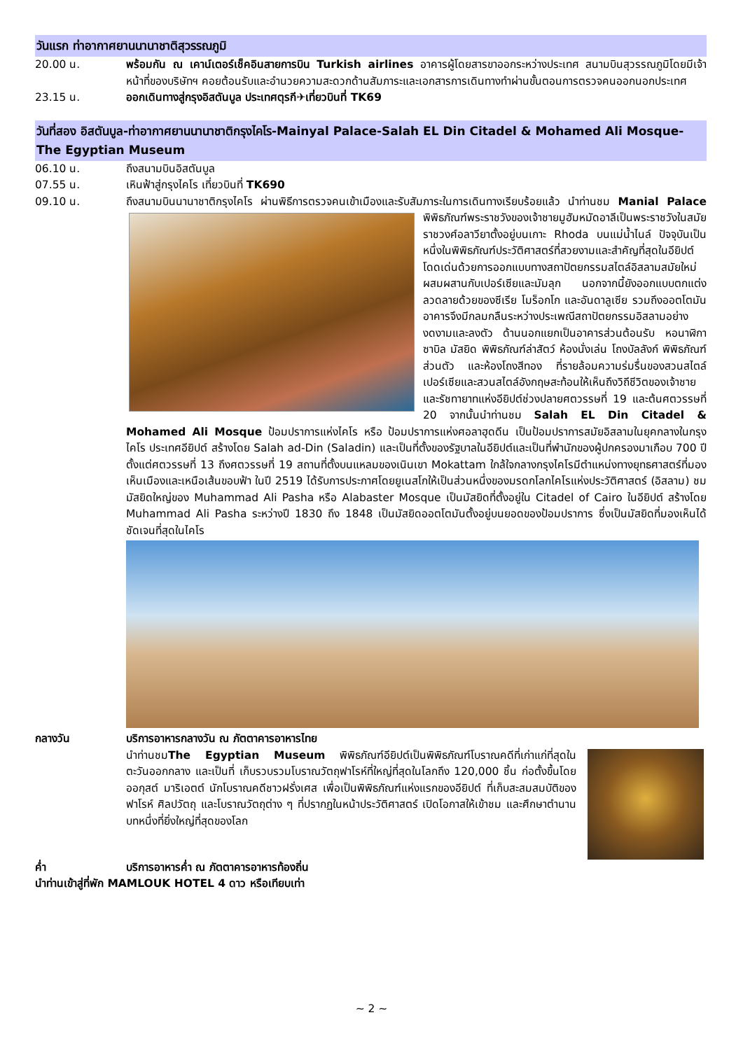วันแรก ท่าอากาศยานนานาชาติสุวรรณภูมิ
20.00 น. พร้อมกัน ณ เคาน์เตอร์เช็คอินสายการบิน Turkish airlines อาคารผู้โดยสารขาออกระหว่างประเทศ สนามบินสุวรรณภูมิโดยมีเจ้าหน้าที่ของบริษัทฯ คอยต้อนรับและอำนวยความสะดวกด้านสัมภาระและเอกสารการเดินทางทำผ่านขั้นตอนการตรวจคนออกนอกประเทศ
23.15 น. ออกเดินทางสู่กรุงอิสตันบูล ประเทศตุรกี✈เที่ยวบินที่ TK69
วันที่สอง อิสตันบูล-ท่าอากาศยานนานาชาติกรุงไคโร-Mainyal Palace-Salah EL Din Citadel & Mohamed Ali Mosque-The Egyptian Museum
06.10 น. ถึงสนามบินอิสตันบูล
07.55 น. เหินฟ้าสู่กรุงไคโร เที่ยวบินที่ TK690
09.10 น. ถึงสนามบินนานาชาติกรุงไคโร ผ่านพิธีการตรวจคนเข้าเมืองและรับสัมภาระในการเดินทางเรียบร้อยแล้ว
นำท่านชม Manial Palace พิพิธภัณฑ์พระราชวังของเจ้าชายมูฮัมหมัดอาลีเป็นพระราชวังในสมัยราชวงศ์อลาวียาตั้งอยู่บนเกาะ Rhoda บนแม่น้ำไนล์ ปัจจุบันเป็นหนึ่งในพิพิธภัณฑ์ประวัติศาสตร์ที่สวยงามและสำคัญที่สุดในอียิปต์ โดดเด่นด้วยการออกแบบทางสถาปัตยกรรมสไตล์อิสลามสมัยใหม่ผสมผสานกับเปอร์เซียและมัมลุก นอกจากนี้ยังออกแบบตกแต่งลวดลายด้วยของซีเรีย โมร็อกโก และอันดาลูเซีย รวมถึงออตโตมัน อาคารจึงมีกลมกลืนระหว่างประเพณีสถาปัตยกรรมอิสลามอย่างงดงามและลงตัว ด้านนอกแยกเป็นอาคารส่วนต้อนรับ หอนาฬิกา ซาบิล มัสยิด พิพิธภัณฑ์ล่าสัตว์ ห้องนั่งเล่น โถงบัลลังก์ พิพิธภัณฑ์ส่วนตัว และห้องโถงสีทอง ที่รายล้อมความร่มรื่นของสวนสไตล์เปอร์เซียและสวนสไตล์อังกฤษสะท้อนให้เห็นถึงวิถีชีวิตของเจ้าชายและรัชทายาทแห่งอียิปต์ช่วงปลายศตวรรษที่ 19 และต้นศตวรรษที่ 20 จากนั้นนำท่านชม Salah EL Din Citadel & Mohamed Ali Mosque ป้อมปราการแห่งไคโร หรือ ป้อมปราการแห่งศอลาฮุดดีน เป็นป้อมปราการสมัยอิสลามในยุคกลางในกรุงไคโร ประเทศอียิปต์ สร้างโดย Salah ad-Din (Saladin) และเป็นที่ตั้งของรัฐบาลในอียิปต์และเป็นที่พำนักของผู้ปกครองมาเกือบ 700 ปีตั้งแต่ศตวรรษที่ 13 ถึงศตวรรษที่ 19 สถานที่ตั้งบนแหลมของเนินเขา Mokattam ใกล้ใจกลางกรุงไคโรมีตำแหน่งทางยุทธศาสตร์ที่มองเห็นเมืองและเหนือเส้นขอบฟ้า ในปี 2519 ได้รับการประกาศโดยยูเนสโกให้เป็นส่วนหนึ่งของมรดกโลกไคโรแห่งประวัติศาสตร์ (อิสลาม) ชมมัสยิดใหญ่ของ Muhammad Ali Pasha หรือ Alabaster Mosque เป็นมัสยิดที่ตั้งอยู่ใน Citadel of Cairo ในอียิปต์ สร้างโดย Muhammad Ali Pasha ระหว่างปี 1830 ถึง 1848 เป็นมัสยิดออตโตมันตั้งอยู่บนยอดของป้อมปราการ ซึ่งเป็นมัสยิดที่มองเห็นได้ชัดเจนที่สุดในไคโร
กลางวัน บริการอาหารกลางวัน ณ ภัตตาคารอาหารไทย
นำท่านชมThe Egyptian Museum พิพิธภัณฑ์อียิปต์เป็นพิพิธภัณฑ์โบราณคดีที่เก่าแก่ที่สุดในตะวันออกกลาง และเป็นที่ เก็บรวบรวมโบราณวัตถุฟาโรห์ที่ใหญ่ที่สุดในโลกถึง 120,000 ชิ้น ก่อตั้งขึ้นโดย ออกุสต์ มาริเอตต์ นักโบราณคดีชาวฝรั่งเศส เพื่อเป็นพิพิธภัณฑ์แห่งแรกของอียิปต์ ที่เก็บสะสมสมบัติของฟาโรห์ ศิลปวัตถุ และโบราณวัตถุต่าง ๆ ที่ปรากฏในหน้าประวัติศาสตร์ เปิดโอกาสให้เข้าชม และศึกษาตำนานบทหนึ่งที่ยิ่งใหญ่ที่สุดของโลก
ค่ำ บริการอาหารค่ำ ณ ภัตตาคารอาหารท้องถิ่น
นำท่านเข้าสู่ที่พัก MAMLOUK HOTEL 4 ดาว หรือเทียบเท่า
~ 2 ~